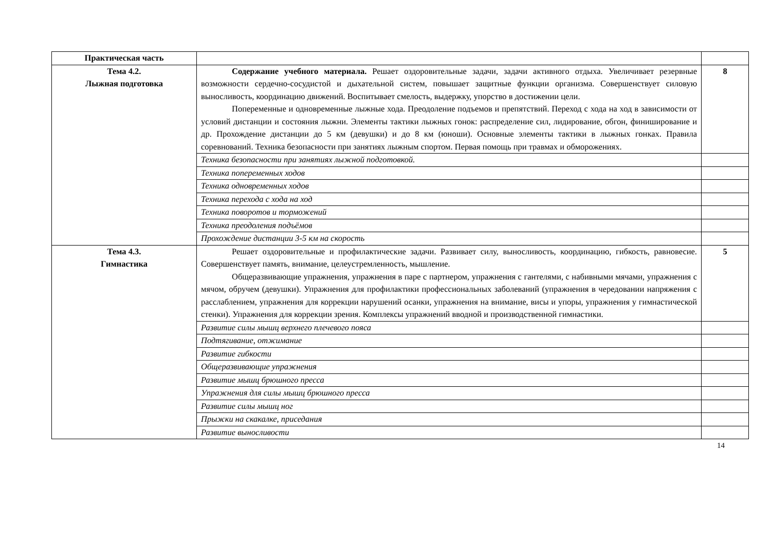| Практическая часть | | |
| Тема 4.2. Лыжная подготовка | Содержание учебного материала. Решает оздоровительные задачи, задачи активного отдыха. Увеличивает резервные возможности сердечно-сосудистой и дыхательной систем, повышает защитные функции организма. Совершенствует силовую выносливость, координацию движений. Воспитывает смелость, выдержку, упорство в достижении цели. Попеременные и одновременные лыжные хода. Преодоление подъемов и препятствий. Переход с хода на ход в зависимости от условий дистанции и состояния лыжни. Элементы тактики лыжных гонок: распределение сил, лидирование, обгон, финиширование и др. Прохождение дистанции до 5 км (девушки) и до 8 км (юноши). Основные элементы тактики в лыжных гонках. Правила соревнований. Техника безопасности при занятиях лыжным спортом. Первая помощь при травмах и обморожениях. | 8 |
| | Техника безопасности при занятиях лыжной подготовкой. | |
| | Техника попеременных ходов | |
| | Техника одновременных ходов | |
| | Техника перехода с хода на ход | |
| | Техника поворотов и торможений | |
| | Техника преодоления подъёмов | |
| | Прохождение дистанции 3-5 км на скорость | |
| Тема 4.3. Гимнастика | Решает оздоровительные и профилактические задачи. Развивает силу, выносливость, координацию, гибкость, равновесие. Совершенствует память, внимание, целеустремленность, мышление. Общеразвивающие упражнения, упражнения в паре с партнером, упражнения с гантелями, с набивными мячами, упражнения с мячом, обручем (девушки). Упражнения для профилактики профессиональных заболеваний (упражнения в чередовании напряжения с расслаблением, упражнения для коррекции нарушений осанки, упражнения на внимание, висы и упоры, упражнения у гимнастической стенки). Упражнения для коррекции зрения. Комплексы упражнений вводной и производственной гимнастики. | 5 |
| | Развитие силы мышц верхнего плечевого пояса | |
| | Подтягивание, отжимание | |
| | Развитие гибкости | |
| | Общеразвивающие упражнения | |
| | Развитие мышц брюшного пресса | |
| | Упражнения для силы мышц брюшного пресса | |
| | Развитие силы мышц ног | |
| | Прыжки на скакалке, приседания | |
| | Развитие выносливости | |
14